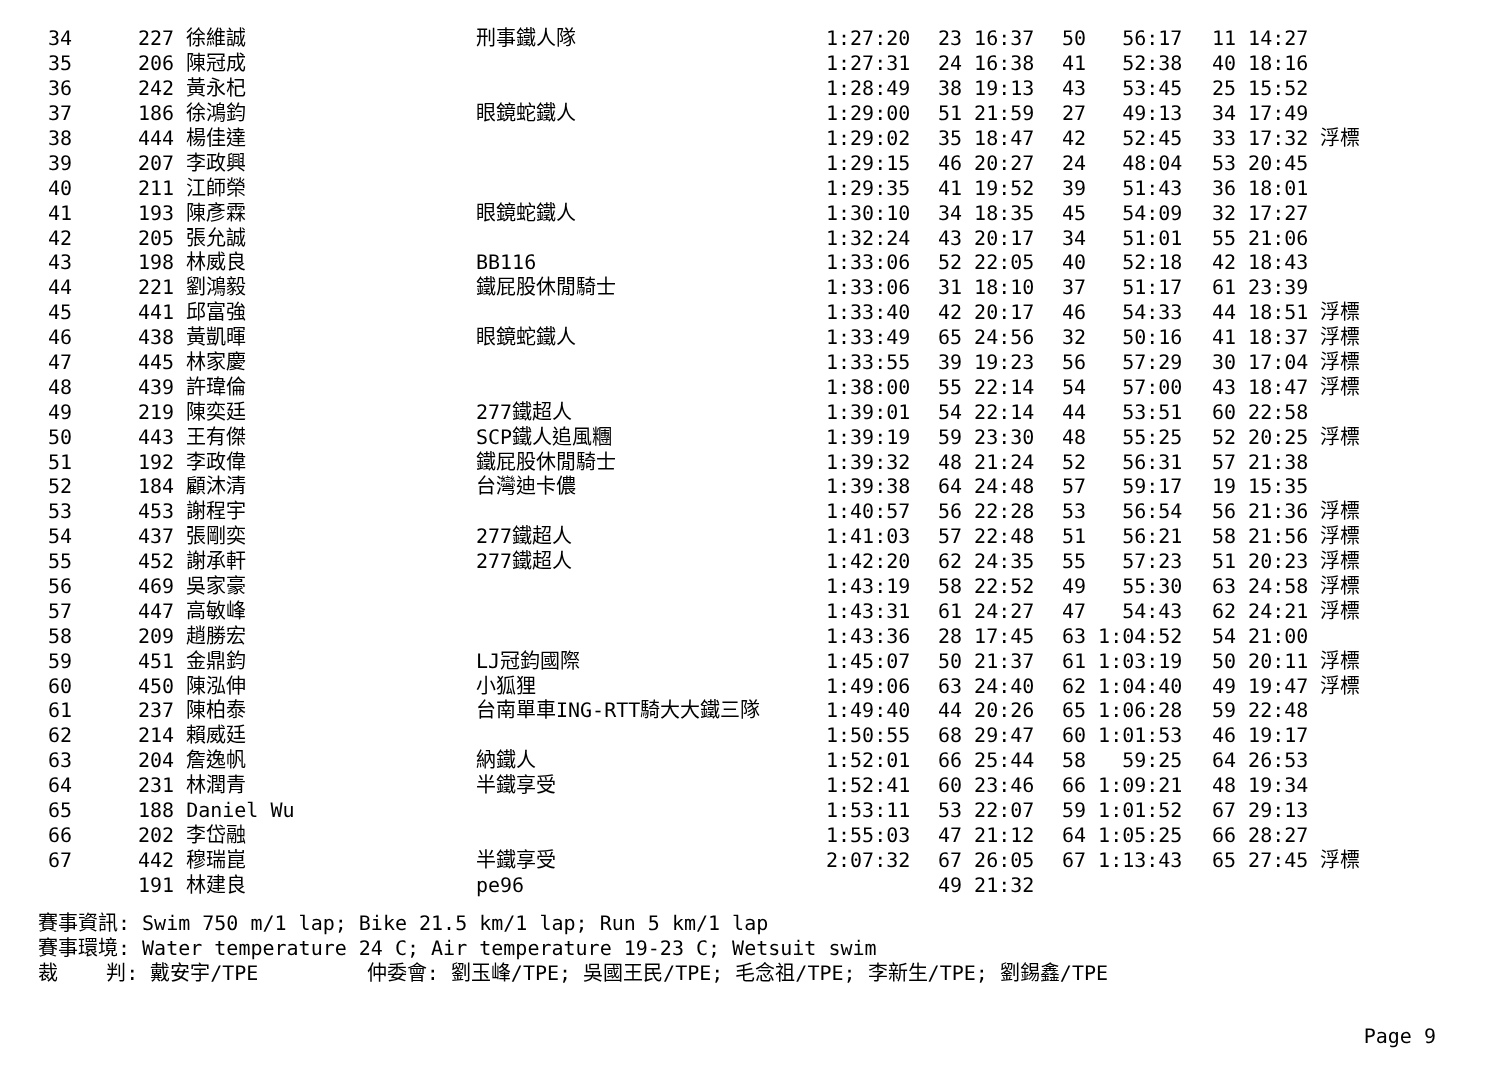| 34 | 227 徐維誠 | 刑事鐵人隊 | 1:27:20 | 23 16:37 | 50 56:17 | 11 14:27 |
| 35 | 206 陳冠成 | | 1:27:31 | 24 16:38 | 41 52:38 | 40 18:16 |
| 36 | 242 黃永杞 | | 1:28:49 | 38 19:13 | 43 53:45 | 25 15:52 |
| 37 | 186 徐鴻鈞 | 眼鏡蛇鐵人 | 1:29:00 | 51 21:59 | 27 49:13 | 34 17:49 |
| 38 | 444 楊佳達 | | 1:29:02 | 35 18:47 | 42 52:45 | 33 17:32 浮標 |
| 39 | 207 李政興 | | 1:29:15 | 46 20:27 | 24 48:04 | 53 20:45 |
| 40 | 211 江師榮 | | 1:29:35 | 41 19:52 | 39 51:43 | 36 18:01 |
| 41 | 193 陳彥霖 | 眼鏡蛇鐵人 | 1:30:10 | 34 18:35 | 45 54:09 | 32 17:27 |
| 42 | 205 張允誠 | | 1:32:24 | 43 20:17 | 34 51:01 | 55 21:06 |
| 43 | 198 林威良 | BB116 | 1:33:06 | 52 22:05 | 40 52:18 | 42 18:43 |
| 44 | 221 劉鴻毅 | 鐵屁股休閒騎士 | 1:33:06 | 31 18:10 | 37 51:17 | 61 23:39 |
| 45 | 441 邱富強 | | 1:33:40 | 42 20:17 | 46 54:33 | 44 18:51 浮標 |
| 46 | 438 黃凱暉 | 眼鏡蛇鐵人 | 1:33:49 | 65 24:56 | 32 50:16 | 41 18:37 浮標 |
| 47 | 445 林家慶 | | 1:33:55 | 39 19:23 | 56 57:29 | 30 17:04 浮標 |
| 48 | 439 許瑋倫 | | 1:38:00 | 55 22:14 | 54 57:00 | 43 18:47 浮標 |
| 49 | 219 陳奕廷 | 277鐵超人 | 1:39:01 | 54 22:14 | 44 53:51 | 60 22:58 |
| 50 | 443 王有傑 | SCP鐵人追風糰 | 1:39:19 | 59 23:30 | 48 55:25 | 52 20:25 浮標 |
| 51 | 192 李政偉 | 鐵屁股休閒騎士 | 1:39:32 | 48 21:24 | 52 56:31 | 57 21:38 |
| 52 | 184 顧沐清 | 台灣迪卡儂 | 1:39:38 | 64 24:48 | 57 59:17 | 19 15:35 |
| 53 | 453 謝程宇 | | 1:40:57 | 56 22:28 | 53 56:54 | 56 21:36 浮標 |
| 54 | 437 張剛奕 | 277鐵超人 | 1:41:03 | 57 22:48 | 51 56:21 | 58 21:56 浮標 |
| 55 | 452 謝承軒 | 277鐵超人 | 1:42:20 | 62 24:35 | 55 57:23 | 51 20:23 浮標 |
| 56 | 469 吳家豪 | | 1:43:19 | 58 22:52 | 49 55:30 | 63 24:58 浮標 |
| 57 | 447 高敏峰 | | 1:43:31 | 61 24:27 | 47 54:43 | 62 24:21 浮標 |
| 58 | 209 趙勝宏 | | 1:43:36 | 28 17:45 | 63 1:04:52 | 54 21:00 |
| 59 | 451 金鼎鈞 | LJ冠鈞國際 | 1:45:07 | 50 21:37 | 61 1:03:19 | 50 20:11 浮標 |
| 60 | 450 陳泓伸 | 小狐狸 | 1:49:06 | 63 24:40 | 62 1:04:40 | 49 19:47 浮標 |
| 61 | 237 陳柏泰 | 台南單車ING-RTT騎大大鐵三隊 | 1:49:40 | 44 20:26 | 65 1:06:28 | 59 22:48 |
| 62 | 214 賴威廷 | | 1:50:55 | 68 29:47 | 60 1:01:53 | 46 19:17 |
| 63 | 204 詹逸帆 | 納鐵人 | 1:52:01 | 66 25:44 | 58 59:25 | 64 26:53 |
| 64 | 231 林潤青 | 半鐵享受 | 1:52:41 | 60 23:46 | 66 1:09:21 | 48 19:34 |
| 65 | 188 Daniel Wu | | 1:53:11 | 53 22:07 | 59 1:01:52 | 67 29:13 |
| 66 | 202 李岱融 | | 1:55:03 | 47 21:12 | 64 1:05:25 | 66 28:27 |
| 67 | 442 穆瑞崑 | 半鐵享受 | 2:07:32 | 67 26:05 | 67 1:13:43 | 65 27:45 浮標 |
| | 191 林建良 | pe96 | | 49 21:32 | | |
賽事資訊: Swim 750 m/1 lap; Bike 21.5 km/1 lap; Run 5 km/1 lap 賽事環境: Water temperature 24 C; Air temperature 19-23 C; Wetsuit swim 裁 判: 戴安宇/TPE 仲委會: 劉玉峰/TPE; 吳國王民/TPE; 毛念祖/TPE; 李新生/TPE; 劉錫鑫/TPE
Page 9